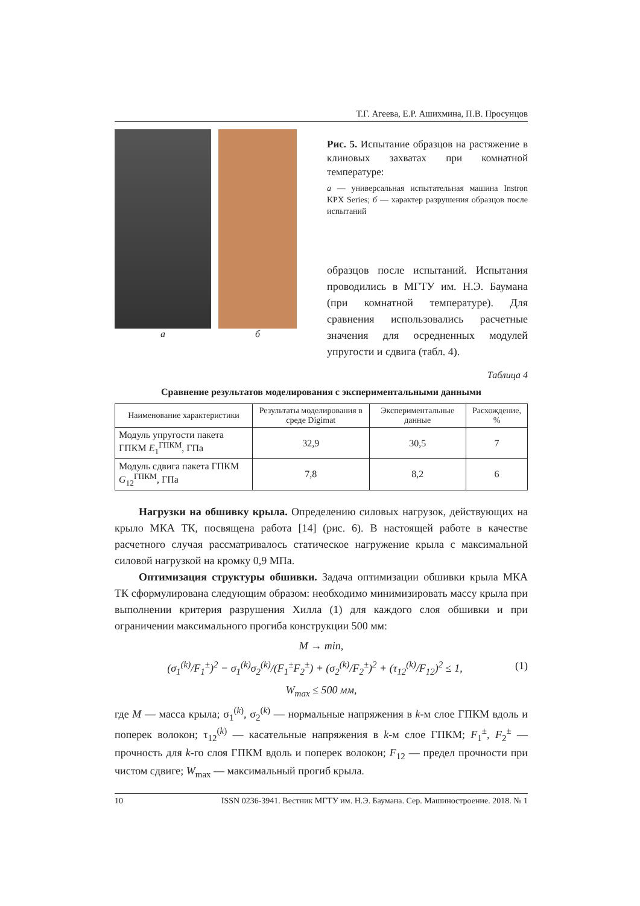Т.Г. Агеева, Е.Р. Ашихмина, П.В. Просунцов
а б
Рис. 5. Испытание образцов на растяжение в клиновых захватах при комнатной температуре:
а — универсальная испытательная машина Instron KPX Series; б — характер разрушения образцов после испытаний
образцов после испытаний. Испытания проводились в МГТУ им. Н.Э. Баумана (при комнатной температуре). Для сравнения использовались расчетные значения для осредненных модулей упругости и сдвига (табл. 4).
Таблица 4
Сравнение результатов моделирования с экспериментальными данными
| Наименование характеристики | Результаты моделирования в среде Digimat | Экспериментальные данные | Расхождение, % |
| --- | --- | --- | --- |
| Модуль упругости пакета ГПКМ E<sub>1</sub><sup>ГПКМ</sup>, ГПа | 32,9 | 30,5 | 7 |
| Модуль сдвига пакета ГПКМ G<sub>12</sub><sup>ГПКМ</sup>, ГПа | 7,8 | 8,2 | 6 |
Нагрузки на обшивку крыла. Определению силовых нагрузок, действующих на крыло МКА ТК, посвящена работа [14] (рис. 6). В настоящей работе в качестве расчетного случая рассматривалось статическое нагружение крыла с максимальной силовой нагрузкой на кромку 0,9 МПа.
Оптимизация структуры обшивки. Задача оптимизации обшивки крыла МКА ТК сформулирована следующим образом: необходимо минимизировать массу крыла при выполнении критерия разрушения Хилла (1) для каждого слоя обшивки и при ограничении максимального прогиба конструкции 500 мм:
M → min,
(σ<sub>1</sub><sup>(k)</sup>/F<sub>1</sub><sup>±</sup>)<sup>2</sup> − σ<sub>1</sub><sup>(k)</sup>σ<sub>2</sub><sup>(k)</sup>/(F<sub>1</sub><sup>±</sup>F<sub>2</sub><sup>±</sup>) + (σ<sub>2</sub><sup>(k)</sup>/F<sub>2</sub><sup>±</sup>)<sup>2</sup> + (τ<sub>12</sub><sup>(k)</sup>/F<sub>12</sub>)<sup>2</sup> ≤ 1, (1)
W<sub>max</sub> ≤ 500 мм,
где M — масса крыла; σ<sub>1</sub><sup>(k)</sup>, σ<sub>2</sub><sup>(k)</sup> — нормальные напряжения в k-м слое ГПКМ вдоль и поперек волокон; τ<sub>12</sub><sup>(k)</sup> — касательные напряжения в k-м слое ГПКМ; F<sub>1</sub><sup>±</sup>, F<sub>2</sub><sup>±</sup> — прочность для k-го слоя ГПКМ вдоль и поперек волокон; F<sub>12</sub> — предел прочности при чистом сдвиге; W<sub>max</sub> — максимальный прогиб крыла.
10 ISSN 0236-3941. Вестник МГТУ им. Н.Э. Баумана. Сер. Машиностроение. 2018. № 1